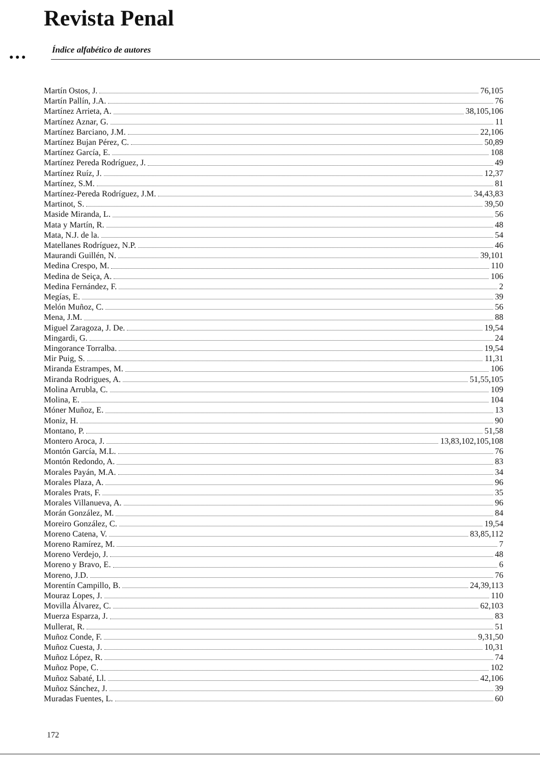Revista Penal
● ● ●
Índice alfabético de autores
Martín Ostos, J. 76,105
Martín Pallín, J.A. 76
Martínez Arrieta, A. 38,105,106
Martínez Aznar, G. 11
Martínez Barciano, J.M. 22,106
Martínez Bujan Pérez, C. 50,89
Martínez García, E. 108
Martínez Pereda Rodríguez, J. 49
Martínez Ruíz, J. 12,37
Martínez, S.M. 81
Martínez-Pereda Rodríguez, J.M. 34,43,83
Martinot, S. 39,50
Maside Miranda, L. 56
Mata y Martín, R. 48
Mata, N.J. de la. 54
Matellanes Rodríguez, N.P. 46
Maurandi Guillén, N. 39,101
Medina Crespo, M. 110
Medina de Seiça, A. 106
Medina Fernández, F. 2
Megías, E. 39
Melón Muñoz, C. 56
Mena, J.M. 88
Miguel Zaragoza, J. De. 19,54
Mingardi, G. 24
Mingorance Torralba. 19,54
Mir Puig, S. 11,31
Miranda Estrampes, M. 106
Miranda Rodrigues, A. 51,55,105
Molina Arrubla, C. 109
Molina, E. 104
Móner Muñoz, E. 13
Moniz, H. 90
Montano, P. 51,58
Montero Aroca, J. 13,83,102,105,108
Montón García, M.L. 76
Montón Redondo, A. 83
Morales Payán, M.A. 34
Morales Plaza, A. 96
Morales Prats, F. 35
Morales Villanueva, A. 96
Morán González, M. 84
Moreiro González, C. 19,54
Moreno Catena, V. 83,85,112
Moreno Ramírez, M. 7
Moreno Verdejo, J. 48
Moreno y Bravo, E. 6
Moreno, J.D. 76
Morentín Campillo, B. 24,39,113
Mouraz Lopes, J. 110
Movilla Álvarez, C. 62,103
Muerza Esparza, J. 83
Mullerat, R. 51
Muñoz Conde, F. 9,31,50
Muñoz Cuesta, J. 10,31
Muñoz López, R. 74
Muñoz Pope, C. 102
Muñoz Sabaté, Ll. 42,106
Muñoz Sánchez, J. 39
Muradas Fuentes, L. 60
172